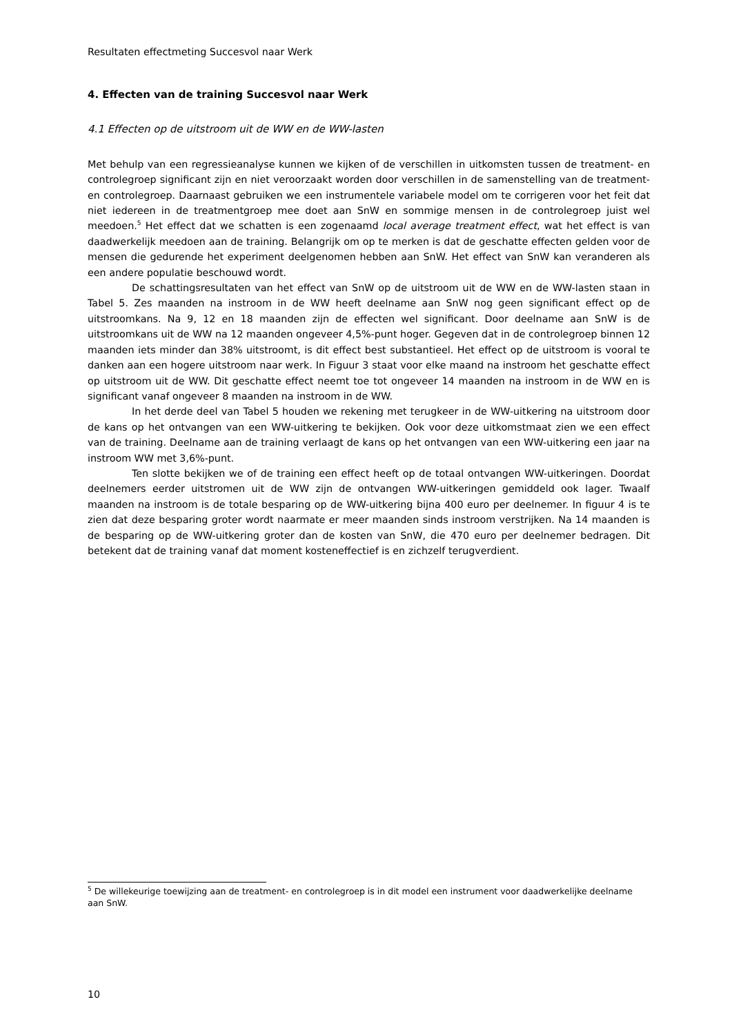Resultaten effectmeting Succesvol naar Werk
4. Effecten van de training Succesvol naar Werk
4.1 Effecten op de uitstroom uit de WW en de WW-lasten
Met behulp van een regressieanalyse kunnen we kijken of de verschillen in uitkomsten tussen de treatment- en controlegroep significant zijn en niet veroorzaakt worden door verschillen in de samenstelling van de treatment- en controlegroep. Daarnaast gebruiken we een instrumentele variabele model om te corrigeren voor het feit dat niet iedereen in de treatmentgroep mee doet aan SnW en sommige mensen in de controlegroep juist wel meedoen.<sup>5</sup> Het effect dat we schatten is een zogenaamd local average treatment effect, wat het effect is van daadwerkelijk meedoen aan de training. Belangrijk om op te merken is dat de geschatte effecten gelden voor de mensen die gedurende het experiment deelgenomen hebben aan SnW. Het effect van SnW kan veranderen als een andere populatie beschouwd wordt.
De schattingsresultaten van het effect van SnW op de uitstroom uit de WW en de WW-lasten staan in Tabel 5. Zes maanden na instroom in de WW heeft deelname aan SnW nog geen significant effect op de uitstroomkans. Na 9, 12 en 18 maanden zijn de effecten wel significant. Door deelname aan SnW is de uitstroomkans uit de WW na 12 maanden ongeveer 4,5%-punt hoger. Gegeven dat in de controlegroep binnen 12 maanden iets minder dan 38% uitstroomt, is dit effect best substantieel. Het effect op de uitstroom is vooral te danken aan een hogere uitstroom naar werk. In Figuur 3 staat voor elke maand na instroom het geschatte effect op uitstroom uit de WW. Dit geschatte effect neemt toe tot ongeveer 14 maanden na instroom in de WW en is significant vanaf ongeveer 8 maanden na instroom in de WW.
In het derde deel van Tabel 5 houden we rekening met terugkeer in de WW-uitkering na uitstroom door de kans op het ontvangen van een WW-uitkering te bekijken. Ook voor deze uitkomstmaat zien we een effect van de training. Deelname aan de training verlaagt de kans op het ontvangen van een WW-uitkering een jaar na instroom WW met 3,6%-punt.
Ten slotte bekijken we of de training een effect heeft op de totaal ontvangen WW-uitkeringen. Doordat deelnemers eerder uitstromen uit de WW zijn de ontvangen WW-uitkeringen gemiddeld ook lager. Twaalf maanden na instroom is de totale besparing op de WW-uitkering bijna 400 euro per deelnemer. In figuur 4 is te zien dat deze besparing groter wordt naarmate er meer maanden sinds instroom verstrijken. Na 14 maanden is de besparing op de WW-uitkering groter dan de kosten van SnW, die 470 euro per deelnemer bedragen. Dit betekent dat de training vanaf dat moment kosteneffectief is en zichzelf terugverdient.
<sup>5</sup> De willekeurige toewijzing aan de treatment- en controlegroep is in dit model een instrument voor daadwerkelijke deelname aan SnW.
10